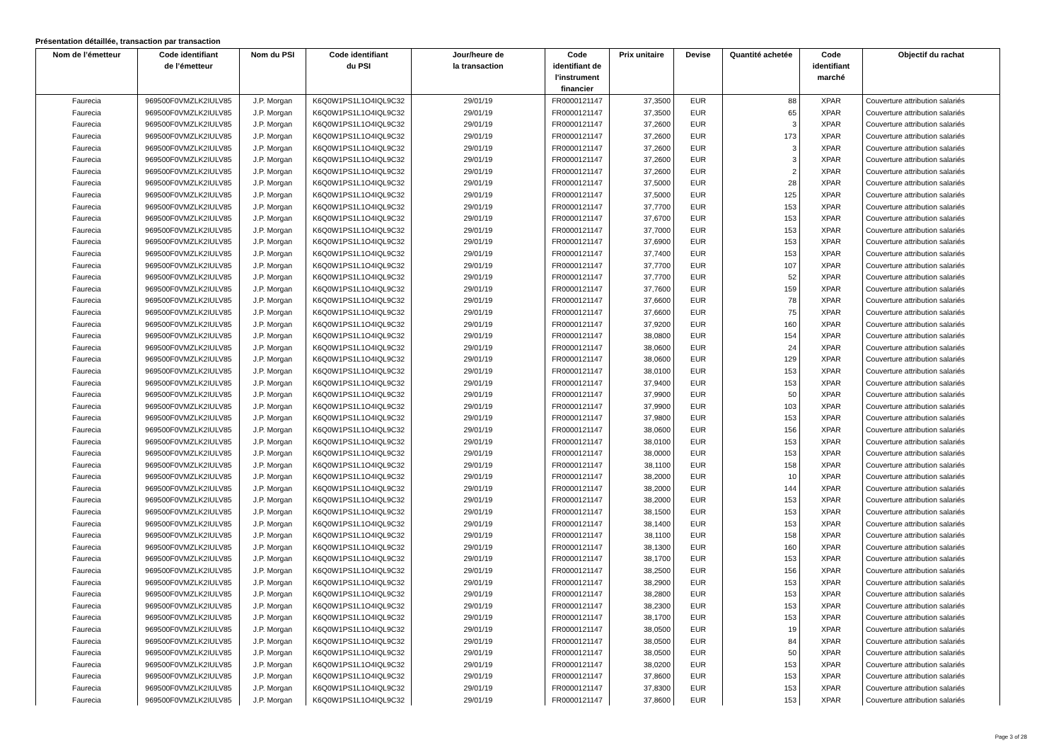Présentation détaillée, transaction par transaction
| Nom de l’émetteur | Code identifiant de l’émetteur | Nom du PSI | Code identifiant du PSI | Jour/heure de la transaction | Code identifiant de l'instrument financier | Prix unitaire | Devise | Quantité achetée | Code identifiant marché | Objectif du rachat |
| --- | --- | --- | --- | --- | --- | --- | --- | --- | --- | --- |
| Faurecia | 969500F0VMZLK2IULV85 | J.P. Morgan | K6Q0W1PS1L1O4IQL9C32 | 29/01/19 | FR0000121147 | 37,3500 | EUR | 88 | XPAR | Couverture attribution salariés |
| Faurecia | 969500F0VMZLK2IULV85 | J.P. Morgan | K6Q0W1PS1L1O4IQL9C32 | 29/01/19 | FR0000121147 | 37,3500 | EUR | 65 | XPAR | Couverture attribution salariés |
| Faurecia | 969500F0VMZLK2IULV85 | J.P. Morgan | K6Q0W1PS1L1O4IQL9C32 | 29/01/19 | FR0000121147 | 37,2600 | EUR | 3 | XPAR | Couverture attribution salariés |
| Faurecia | 969500F0VMZLK2IULV85 | J.P. Morgan | K6Q0W1PS1L1O4IQL9C32 | 29/01/19 | FR0000121147 | 37,2600 | EUR | 173 | XPAR | Couverture attribution salariés |
| Faurecia | 969500F0VMZLK2IULV85 | J.P. Morgan | K6Q0W1PS1L1O4IQL9C32 | 29/01/19 | FR0000121147 | 37,2600 | EUR | 3 | XPAR | Couverture attribution salariés |
| Faurecia | 969500F0VMZLK2IULV85 | J.P. Morgan | K6Q0W1PS1L1O4IQL9C32 | 29/01/19 | FR0000121147 | 37,2600 | EUR | 3 | XPAR | Couverture attribution salariés |
| Faurecia | 969500F0VMZLK2IULV85 | J.P. Morgan | K6Q0W1PS1L1O4IQL9C32 | 29/01/19 | FR0000121147 | 37,2600 | EUR | 2 | XPAR | Couverture attribution salariés |
| Faurecia | 969500F0VMZLK2IULV85 | J.P. Morgan | K6Q0W1PS1L1O4IQL9C32 | 29/01/19 | FR0000121147 | 37,5000 | EUR | 28 | XPAR | Couverture attribution salariés |
| Faurecia | 969500F0VMZLK2IULV85 | J.P. Morgan | K6Q0W1PS1L1O4IQL9C32 | 29/01/19 | FR0000121147 | 37,5000 | EUR | 125 | XPAR | Couverture attribution salariés |
| Faurecia | 969500F0VMZLK2IULV85 | J.P. Morgan | K6Q0W1PS1L1O4IQL9C32 | 29/01/19 | FR0000121147 | 37,7700 | EUR | 153 | XPAR | Couverture attribution salariés |
| Faurecia | 969500F0VMZLK2IULV85 | J.P. Morgan | K6Q0W1PS1L1O4IQL9C32 | 29/01/19 | FR0000121147 | 37,6700 | EUR | 153 | XPAR | Couverture attribution salariés |
| Faurecia | 969500F0VMZLK2IULV85 | J.P. Morgan | K6Q0W1PS1L1O4IQL9C32 | 29/01/19 | FR0000121147 | 37,7000 | EUR | 153 | XPAR | Couverture attribution salariés |
| Faurecia | 969500F0VMZLK2IULV85 | J.P. Morgan | K6Q0W1PS1L1O4IQL9C32 | 29/01/19 | FR0000121147 | 37,6900 | EUR | 153 | XPAR | Couverture attribution salariés |
| Faurecia | 969500F0VMZLK2IULV85 | J.P. Morgan | K6Q0W1PS1L1O4IQL9C32 | 29/01/19 | FR0000121147 | 37,7400 | EUR | 153 | XPAR | Couverture attribution salariés |
| Faurecia | 969500F0VMZLK2IULV85 | J.P. Morgan | K6Q0W1PS1L1O4IQL9C32 | 29/01/19 | FR0000121147 | 37,7700 | EUR | 107 | XPAR | Couverture attribution salariés |
| Faurecia | 969500F0VMZLK2IULV85 | J.P. Morgan | K6Q0W1PS1L1O4IQL9C32 | 29/01/19 | FR0000121147 | 37,7700 | EUR | 52 | XPAR | Couverture attribution salariés |
| Faurecia | 969500F0VMZLK2IULV85 | J.P. Morgan | K6Q0W1PS1L1O4IQL9C32 | 29/01/19 | FR0000121147 | 37,7600 | EUR | 159 | XPAR | Couverture attribution salariés |
| Faurecia | 969500F0VMZLK2IULV85 | J.P. Morgan | K6Q0W1PS1L1O4IQL9C32 | 29/01/19 | FR0000121147 | 37,6600 | EUR | 78 | XPAR | Couverture attribution salariés |
| Faurecia | 969500F0VMZLK2IULV85 | J.P. Morgan | K6Q0W1PS1L1O4IQL9C32 | 29/01/19 | FR0000121147 | 37,6600 | EUR | 75 | XPAR | Couverture attribution salariés |
| Faurecia | 969500F0VMZLK2IULV85 | J.P. Morgan | K6Q0W1PS1L1O4IQL9C32 | 29/01/19 | FR0000121147 | 37,9200 | EUR | 160 | XPAR | Couverture attribution salariés |
| Faurecia | 969500F0VMZLK2IULV85 | J.P. Morgan | K6Q0W1PS1L1O4IQL9C32 | 29/01/19 | FR0000121147 | 38,0800 | EUR | 154 | XPAR | Couverture attribution salariés |
| Faurecia | 969500F0VMZLK2IULV85 | J.P. Morgan | K6Q0W1PS1L1O4IQL9C32 | 29/01/19 | FR0000121147 | 38,0600 | EUR | 24 | XPAR | Couverture attribution salariés |
| Faurecia | 969500F0VMZLK2IULV85 | J.P. Morgan | K6Q0W1PS1L1O4IQL9C32 | 29/01/19 | FR0000121147 | 38,0600 | EUR | 129 | XPAR | Couverture attribution salariés |
| Faurecia | 969500F0VMZLK2IULV85 | J.P. Morgan | K6Q0W1PS1L1O4IQL9C32 | 29/01/19 | FR0000121147 | 38,0100 | EUR | 153 | XPAR | Couverture attribution salariés |
| Faurecia | 969500F0VMZLK2IULV85 | J.P. Morgan | K6Q0W1PS1L1O4IQL9C32 | 29/01/19 | FR0000121147 | 37,9400 | EUR | 153 | XPAR | Couverture attribution salariés |
| Faurecia | 969500F0VMZLK2IULV85 | J.P. Morgan | K6Q0W1PS1L1O4IQL9C32 | 29/01/19 | FR0000121147 | 37,9900 | EUR | 50 | XPAR | Couverture attribution salariés |
| Faurecia | 969500F0VMZLK2IULV85 | J.P. Morgan | K6Q0W1PS1L1O4IQL9C32 | 29/01/19 | FR0000121147 | 37,9900 | EUR | 103 | XPAR | Couverture attribution salariés |
| Faurecia | 969500F0VMZLK2IULV85 | J.P. Morgan | K6Q0W1PS1L1O4IQL9C32 | 29/01/19 | FR0000121147 | 37,9800 | EUR | 153 | XPAR | Couverture attribution salariés |
| Faurecia | 969500F0VMZLK2IULV85 | J.P. Morgan | K6Q0W1PS1L1O4IQL9C32 | 29/01/19 | FR0000121147 | 38,0600 | EUR | 156 | XPAR | Couverture attribution salariés |
| Faurecia | 969500F0VMZLK2IULV85 | J.P. Morgan | K6Q0W1PS1L1O4IQL9C32 | 29/01/19 | FR0000121147 | 38,0100 | EUR | 153 | XPAR | Couverture attribution salariés |
| Faurecia | 969500F0VMZLK2IULV85 | J.P. Morgan | K6Q0W1PS1L1O4IQL9C32 | 29/01/19 | FR0000121147 | 38,0000 | EUR | 153 | XPAR | Couverture attribution salariés |
| Faurecia | 969500F0VMZLK2IULV85 | J.P. Morgan | K6Q0W1PS1L1O4IQL9C32 | 29/01/19 | FR0000121147 | 38,1100 | EUR | 158 | XPAR | Couverture attribution salariés |
| Faurecia | 969500F0VMZLK2IULV85 | J.P. Morgan | K6Q0W1PS1L1O4IQL9C32 | 29/01/19 | FR0000121147 | 38,2000 | EUR | 10 | XPAR | Couverture attribution salariés |
| Faurecia | 969500F0VMZLK2IULV85 | J.P. Morgan | K6Q0W1PS1L1O4IQL9C32 | 29/01/19 | FR0000121147 | 38,2000 | EUR | 144 | XPAR | Couverture attribution salariés |
| Faurecia | 969500F0VMZLK2IULV85 | J.P. Morgan | K6Q0W1PS1L1O4IQL9C32 | 29/01/19 | FR0000121147 | 38,2000 | EUR | 153 | XPAR | Couverture attribution salariés |
| Faurecia | 969500F0VMZLK2IULV85 | J.P. Morgan | K6Q0W1PS1L1O4IQL9C32 | 29/01/19 | FR0000121147 | 38,1500 | EUR | 153 | XPAR | Couverture attribution salariés |
| Faurecia | 969500F0VMZLK2IULV85 | J.P. Morgan | K6Q0W1PS1L1O4IQL9C32 | 29/01/19 | FR0000121147 | 38,1400 | EUR | 153 | XPAR | Couverture attribution salariés |
| Faurecia | 969500F0VMZLK2IULV85 | J.P. Morgan | K6Q0W1PS1L1O4IQL9C32 | 29/01/19 | FR0000121147 | 38,1100 | EUR | 158 | XPAR | Couverture attribution salariés |
| Faurecia | 969500F0VMZLK2IULV85 | J.P. Morgan | K6Q0W1PS1L1O4IQL9C32 | 29/01/19 | FR0000121147 | 38,1300 | EUR | 160 | XPAR | Couverture attribution salariés |
| Faurecia | 969500F0VMZLK2IULV85 | J.P. Morgan | K6Q0W1PS1L1O4IQL9C32 | 29/01/19 | FR0000121147 | 38,1700 | EUR | 153 | XPAR | Couverture attribution salariés |
| Faurecia | 969500F0VMZLK2IULV85 | J.P. Morgan | K6Q0W1PS1L1O4IQL9C32 | 29/01/19 | FR0000121147 | 38,2500 | EUR | 156 | XPAR | Couverture attribution salariés |
| Faurecia | 969500F0VMZLK2IULV85 | J.P. Morgan | K6Q0W1PS1L1O4IQL9C32 | 29/01/19 | FR0000121147 | 38,2900 | EUR | 153 | XPAR | Couverture attribution salariés |
| Faurecia | 969500F0VMZLK2IULV85 | J.P. Morgan | K6Q0W1PS1L1O4IQL9C32 | 29/01/19 | FR0000121147 | 38,2800 | EUR | 153 | XPAR | Couverture attribution salariés |
| Faurecia | 969500F0VMZLK2IULV85 | J.P. Morgan | K6Q0W1PS1L1O4IQL9C32 | 29/01/19 | FR0000121147 | 38,2300 | EUR | 153 | XPAR | Couverture attribution salariés |
| Faurecia | 969500F0VMZLK2IULV85 | J.P. Morgan | K6Q0W1PS1L1O4IQL9C32 | 29/01/19 | FR0000121147 | 38,1700 | EUR | 153 | XPAR | Couverture attribution salariés |
| Faurecia | 969500F0VMZLK2IULV85 | J.P. Morgan | K6Q0W1PS1L1O4IQL9C32 | 29/01/19 | FR0000121147 | 38,0500 | EUR | 19 | XPAR | Couverture attribution salariés |
| Faurecia | 969500F0VMZLK2IULV85 | J.P. Morgan | K6Q0W1PS1L1O4IQL9C32 | 29/01/19 | FR0000121147 | 38,0500 | EUR | 84 | XPAR | Couverture attribution salariés |
| Faurecia | 969500F0VMZLK2IULV85 | J.P. Morgan | K6Q0W1PS1L1O4IQL9C32 | 29/01/19 | FR0000121147 | 38,0500 | EUR | 50 | XPAR | Couverture attribution salariés |
| Faurecia | 969500F0VMZLK2IULV85 | J.P. Morgan | K6Q0W1PS1L1O4IQL9C32 | 29/01/19 | FR0000121147 | 38,0200 | EUR | 153 | XPAR | Couverture attribution salariés |
| Faurecia | 969500F0VMZLK2IULV85 | J.P. Morgan | K6Q0W1PS1L1O4IQL9C32 | 29/01/19 | FR0000121147 | 37,8600 | EUR | 153 | XPAR | Couverture attribution salariés |
| Faurecia | 969500F0VMZLK2IULV85 | J.P. Morgan | K6Q0W1PS1L1O4IQL9C32 | 29/01/19 | FR0000121147 | 37,8300 | EUR | 153 | XPAR | Couverture attribution salariés |
| Faurecia | 969500F0VMZLK2IULV85 | J.P. Morgan | K6Q0W1PS1L1O4IQL9C32 | 29/01/19 | FR0000121147 | 37,8600 | EUR | 153 | XPAR | Couverture attribution salariés |
Page 3 of 28